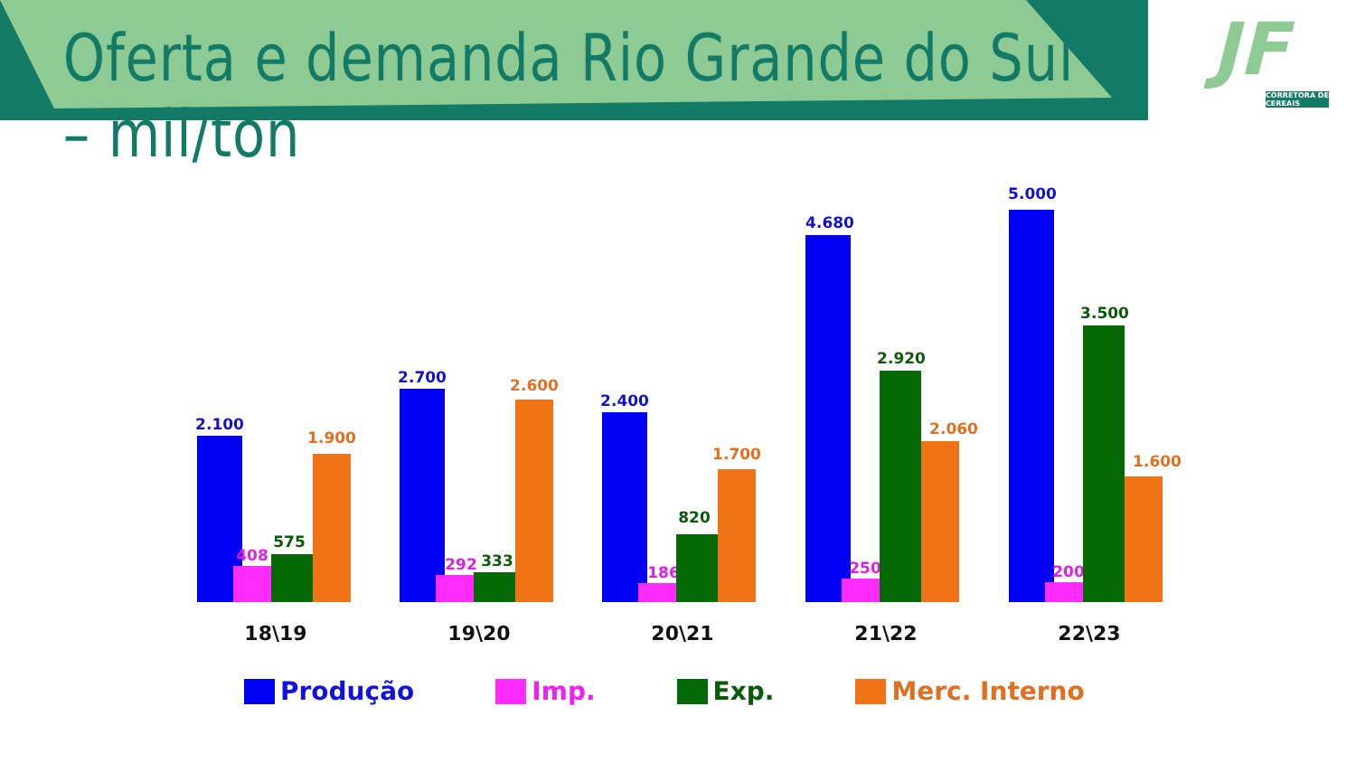Oferta e demanda Rio Grande do Sul – mil/ton
JF
CORRETORA DE CEREAIS
2.100
408
575
1.900
2.700
292
333
2.600
2.400
186
820
1.700
4.680
250
2.920
2.060
5.000
200
3.500
1.600
18\19
19\20
20\21
21\22
22\23
Produção Imp. Exp. Merc. Interno